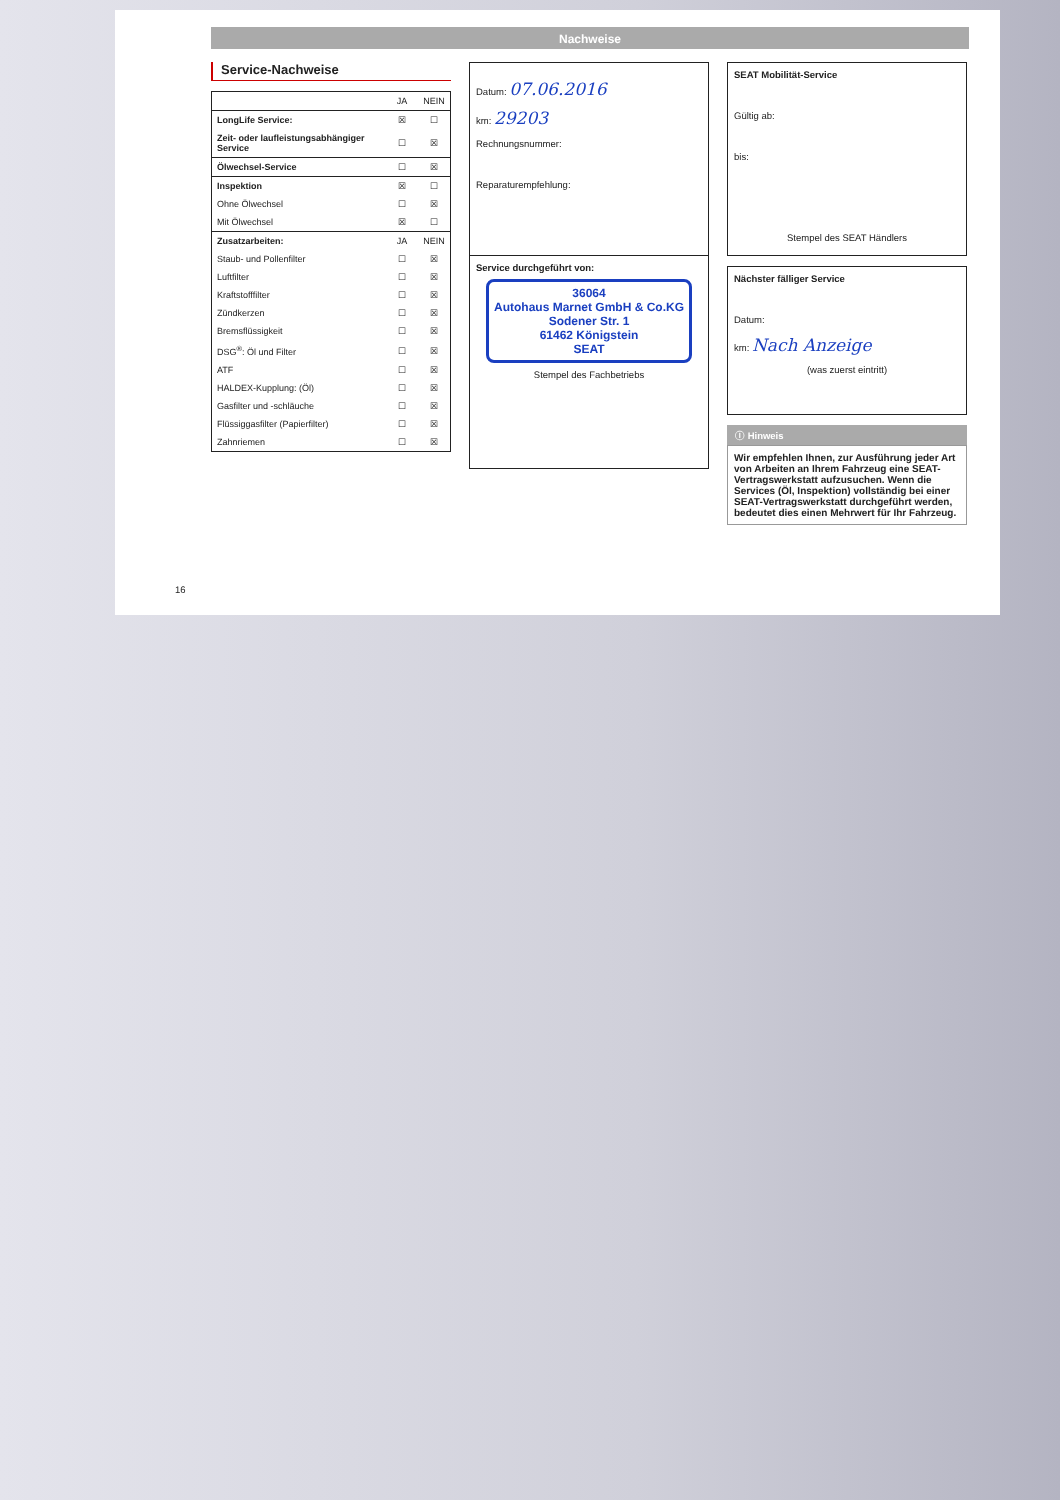Nachweise
Service-Nachweise
| | JA | NEIN |
| --- | --- | --- |
| LongLife Service: | ☒ | ☐ |
| Zeit- oder laufleistungsabhängiger Service | ☐ | ☒ |
| Ölwechsel-Service | ☐ | ☒ |
| Inspektion | ☒ | ☐ |
| Ohne Ölwechsel | ☐ | ☒ |
| Mit Ölwechsel | ☒ | ☐ |
| Zusatzarbeiten: | JA | NEIN |
| Staub- und Pollenfilter | ☐ | ☒ |
| Luftfilter | ☐ | ☒ |
| Kraftstofffilter | ☐ | ☒ |
| Zündkerzen | ☐ | ☒ |
| Bremsflüssigkeit | ☐ | ☒ |
| DSG<sup>®</sup>: Öl und Filter | ☐ | ☒ |
| ATF | ☐ | ☒ |
| HALDEX-Kupplung: (Öl) | ☐ | ☒ |
| Gasfilter und -schläuche | ☐ | ☒ |
| Flüssiggasfilter (Papierfilter) | ☐ | ☒ |
| Zahnriemen | ☐ | ☒ |
Datum: 07.06.2016
km: 29203
Rechnungsnummer:
Reparaturempfehlung:
Service durchgeführt von:
36064
Autohaus Marnet GmbH & Co.KG
Sodener Str. 1
61462 Königstein
SEAT
Stempel des Fachbetriebs
SEAT Mobilität-Service
Gültig ab:
bis:
Stempel des SEAT Händlers
Nächster fälliger Service
Datum:
km: Nach Anzeige
(was zuerst eintritt)
ⓘ Hinweis
Wir empfehlen Ihnen, zur Ausführung jeder Art von Arbeiten an Ihrem Fahrzeug eine SEAT-Vertragswerkstatt aufzusuchen. Wenn die Services (Öl, Inspektion) vollständig bei einer SEAT-Vertragswerkstatt durchgeführt werden, bedeutet dies einen Mehrwert für Ihr Fahrzeug.
16